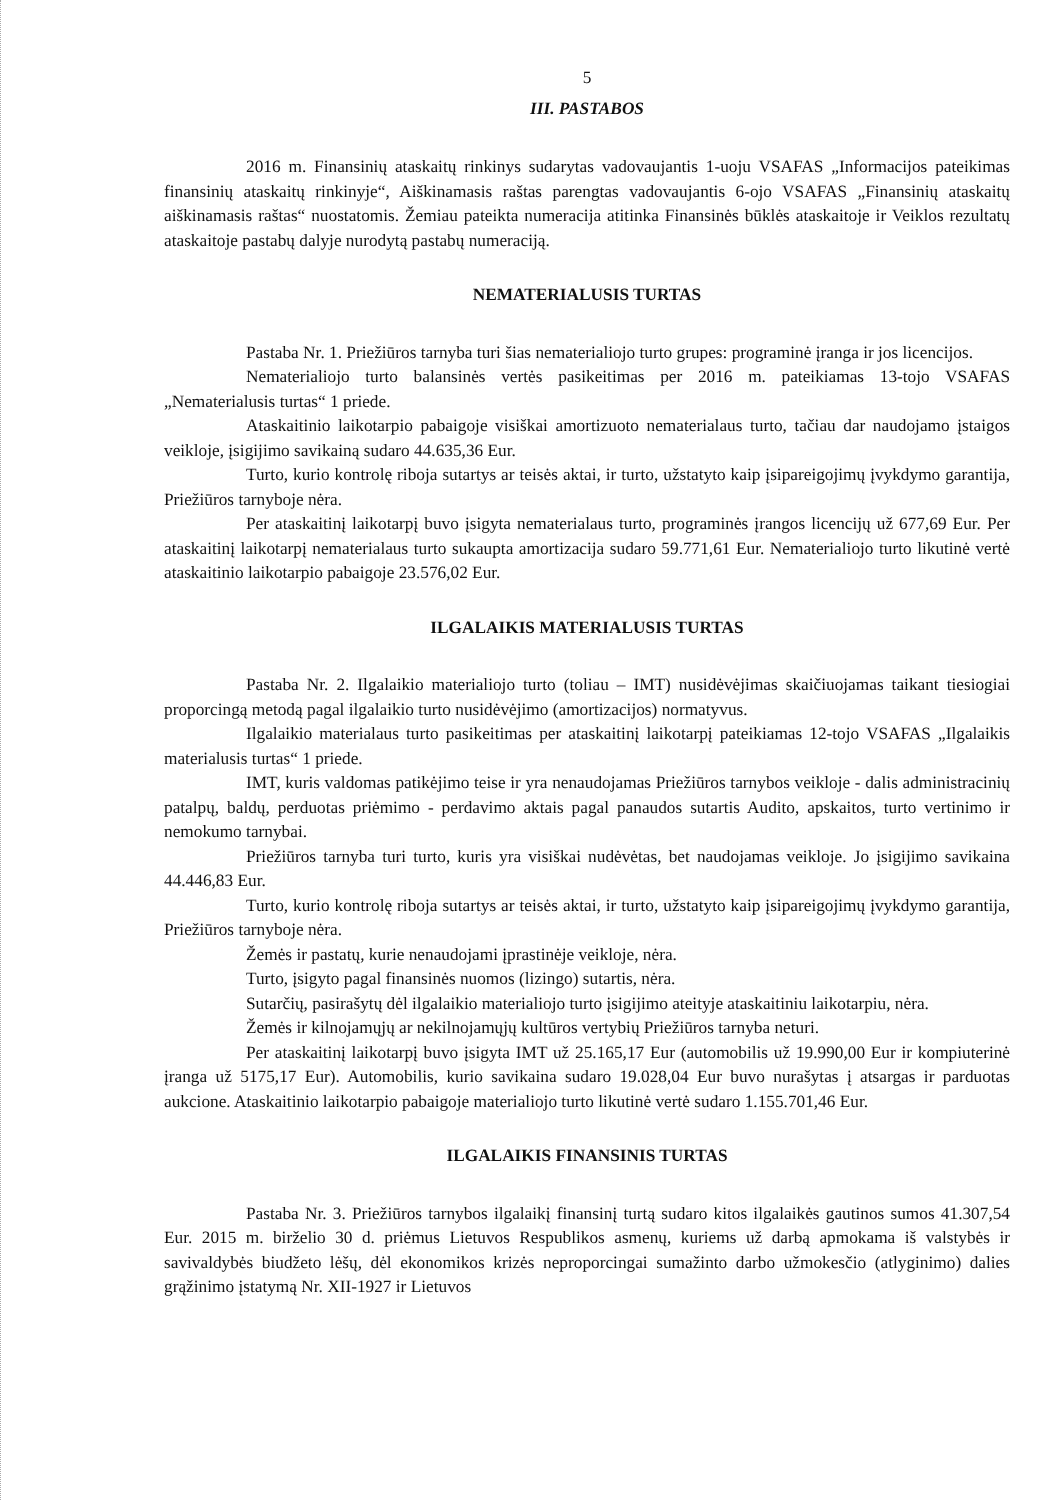5
III. PASTABOS
2016 m. Finansinių ataskaitų rinkinys sudarytas vadovaujantis 1-uoju VSAFAS „Informacijos pateikimas finansinių ataskaitų rinkinyje“, Aiškinamasis raštas parengtas vadovaujantis 6-ojo VSAFAS „Finansinių ataskaitų aiškinamasis raštas“ nuostatomis. Žemiau pateikta numeracija atitinka Finansinės būklės ataskaitoje ir Veiklos rezultatų ataskaitoje pastabų dalyje nurodytą pastabų numeraciją.
NEMATERIALUSIS TURTAS
Pastaba Nr. 1. Priežiūros tarnyba turi šias nematerialiojo turto grupes: programinė įranga ir jos licencijos.
Nematerialiojo turto balansinės vertės pasikeitimas per 2016 m. pateikiamas 13-tojo VSAFAS „Nematerialusis turtas“ 1 priede.
Ataskaitinio laikotarpio pabaigoje visiškai amortizuoto nematerialaus turto, tačiau dar naudojamo įstaigos veikloje, įsigijimo savikainą sudaro 44.635,36 Eur.
Turto, kurio kontrolę riboja sutartys ar teisės aktai, ir turto, užstatyto kaip įsipareigojimų įvykdymo garantija, Priežiūros tarnyboje nėra.
Per ataskaitinį laikotarpį buvo įsigyta nematerialaus turto, programinės įrangos licencijų už 677,69 Eur. Per ataskaitinį laikotarpį nematerialaus turto sukaupta amortizacija sudaro 59.771,61 Eur. Nematerialiojo turto likutinė vertė ataskaitinio laikotarpio pabaigoje 23.576,02 Eur.
ILGALAIKIS MATERIALUSIS TURTAS
Pastaba Nr. 2. Ilgalaikio materialiojo turto (toliau – IMT) nusidėvėjimas skaičiuojamas taikant tiesiogiai proporcingą metodą pagal ilgalaikio turto nusidėvėjimo (amortizacijos) normatyvus.
Ilgalaikio materialaus turto pasikeitimas per ataskaitinį laikotarpį pateikiamas 12-tojo VSAFAS „Ilgalaikis materialusis turtas“ 1 priede.
IMT, kuris valdomas patikėjimo teise ir yra nenaudojamas Priežiūros tarnybos veikloje - dalis administracinių patalpų, baldų, perduotas priėmimo - perdavimo aktais pagal panaudos sutartis Audito, apskaitos, turto vertinimo ir nemokumo tarnybai.
Priežiūros tarnyba turi turto, kuris yra visiškai nudėvėtas, bet naudojamas veikloje. Jo įsigijimo savikaina 44.446,83 Eur.
Turto, kurio kontrolę riboja sutartys ar teisės aktai, ir turto, užstatyto kaip įsipareigojimų įvykdymo garantija, Priežiūros tarnyboje nėra.
Žemės ir pastatų, kurie nenaudojami įprastinėje veikloje, nėra.
Turto, įsigyto pagal finansinės nuomos (lizingo) sutartis, nėra.
Sutarčių, pasirašytų dėl ilgalaikio materialiojo turto įsigijimo ateityje ataskaitiniu laikotarpiu, nėra.
Žemės ir kilnojamųjų ar nekilnojamųjų kultūros vertybių Priežiūros tarnyba neturi.
Per ataskaitinį laikotarpį buvo įsigyta IMT už 25.165,17 Eur (automobilis už 19.990,00 Eur ir kompiuterinė įranga už 5175,17 Eur). Automobilis, kurio savikaina sudaro 19.028,04 Eur buvo nurašytas į atsargas ir parduotas aukcione. Ataskaitinio laikotarpio pabaigoje materialiojo turto likutinė vertė sudaro 1.155.701,46 Eur.
ILGALAIKIS FINANSINIS TURTAS
Pastaba Nr. 3. Priežiūros tarnybos ilgalaikį finansinį turtą sudaro kitos ilgalaikės gautinos sumos 41.307,54 Eur. 2015 m. birželio 30 d. priėmus Lietuvos Respublikos asmenų, kuriems už darbą apmokama iš valstybės ir savivaldybės biudžeto lėšų, dėl ekonomikos krizės neproporcingai sumažinto darbo užmokesčio (atlyginimo) dalies grąžinimo įstatymą Nr. XII-1927 ir Lietuvos